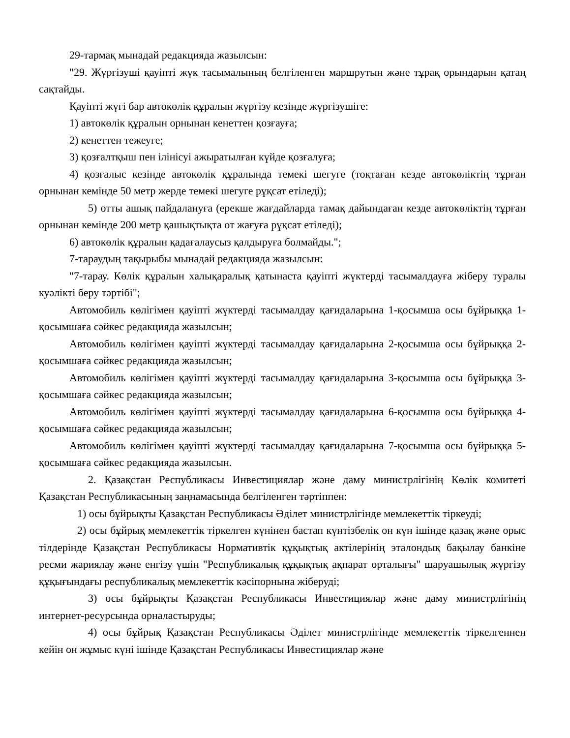29-тармақ мынадай редакцияда жазылсын:
"29. Жүргізуші қауіпті жүк тасымалының белгіленген маршрутын және тұрақ орындарын қатаң сақтайды.
Қауіпті жүгі бар автокөлік құралын жүргізу кезінде жүргізушіге:
1) автокөлік құралын орнынан кенеттен қозғауға;
2) кенеттен тежеуге;
3) қозғалтқыш пен ілінісуі ажыратылған күйде қозғалуға;
4) қозғалыс кезінде автокөлік құралында темекі шегуге (тоқтаған кезде автокөліктің тұрған орнынан кемінде 50 метр жерде темекі шегуге рұқсат етіледі);
5) отты ашық пайдалануға (ерекше жағдайларда тамақ дайындаған кезде автокөліктің тұрған орнынан кемінде 200 метр қашықтықта от жағуға рұқсат етіледі);
6) автокөлік құралын қадағалаусыз қалдыруға болмайды.";
7-тараудың тақырыбы мынадай редакцияда жазылсын:
"7-тарау. Көлік құралын халықаралық қатынаста қауіпті жүктерді тасымалдауға жіберу туралы куәлікті беру тәртібі";
Автомобиль көлігімен қауіпті жүктерді тасымалдау қағидаларына 1-қосымша осы бұйрыққа 1-қосымшаға сәйкес редакцияда жазылсын;
Автомобиль көлігімен қауіпті жүктерді тасымалдау қағидаларына 2-қосымша осы бұйрыққа 2-қосымшаға сәйкес редакцияда жазылсын;
Автомобиль көлігімен қауіпті жүктерді тасымалдау қағидаларына 3-қосымша осы бұйрыққа 3-қосымшаға сәйкес редакцияда жазылсын;
Автомобиль көлігімен қауіпті жүктерді тасымалдау қағидаларына 6-қосымша осы бұйрыққа 4-қосымшаға сәйкес редакцияда жазылсын;
Автомобиль көлігімен қауіпті жүктерді тасымалдау қағидаларына 7-қосымша осы бұйрыққа 5-қосымшаға сәйкес редакцияда жазылсын.
2. Қазақстан Республикасы Инвестициялар және даму министрлігінің Көлік комитеті Қазақстан Республикасының заңнамасында белгіленген тәртіппен:
1) осы бұйрықты Қазақстан Республикасы Әділет министрлігінде мемлекеттік тіркеуді;
2) осы бұйрық мемлекеттік тіркелген күнінен бастап күнтізбелік он күн ішінде қазақ және орыс тілдерінде Қазақстан Республикасы Нормативтік құқықтық актілерінің эталондық бақылау банкіне ресми жариялау және енгізу үшін "Республикалық құқықтық ақпарат орталығы" шаруашылық жүргізу құқығындағы республикалық мемлекеттік кәсіпорнына жіберуді;
3) осы бұйрықты Қазақстан Республикасы Инвестициялар және даму министрлігінің интернет-ресурсында орналастыруды;
4) осы бұйрық Қазақстан Республикасы Әділет министрлігінде мемлекеттік тіркелгеннен кейін он жұмыс күні ішінде Қазақстан Республикасы Инвестициялар және